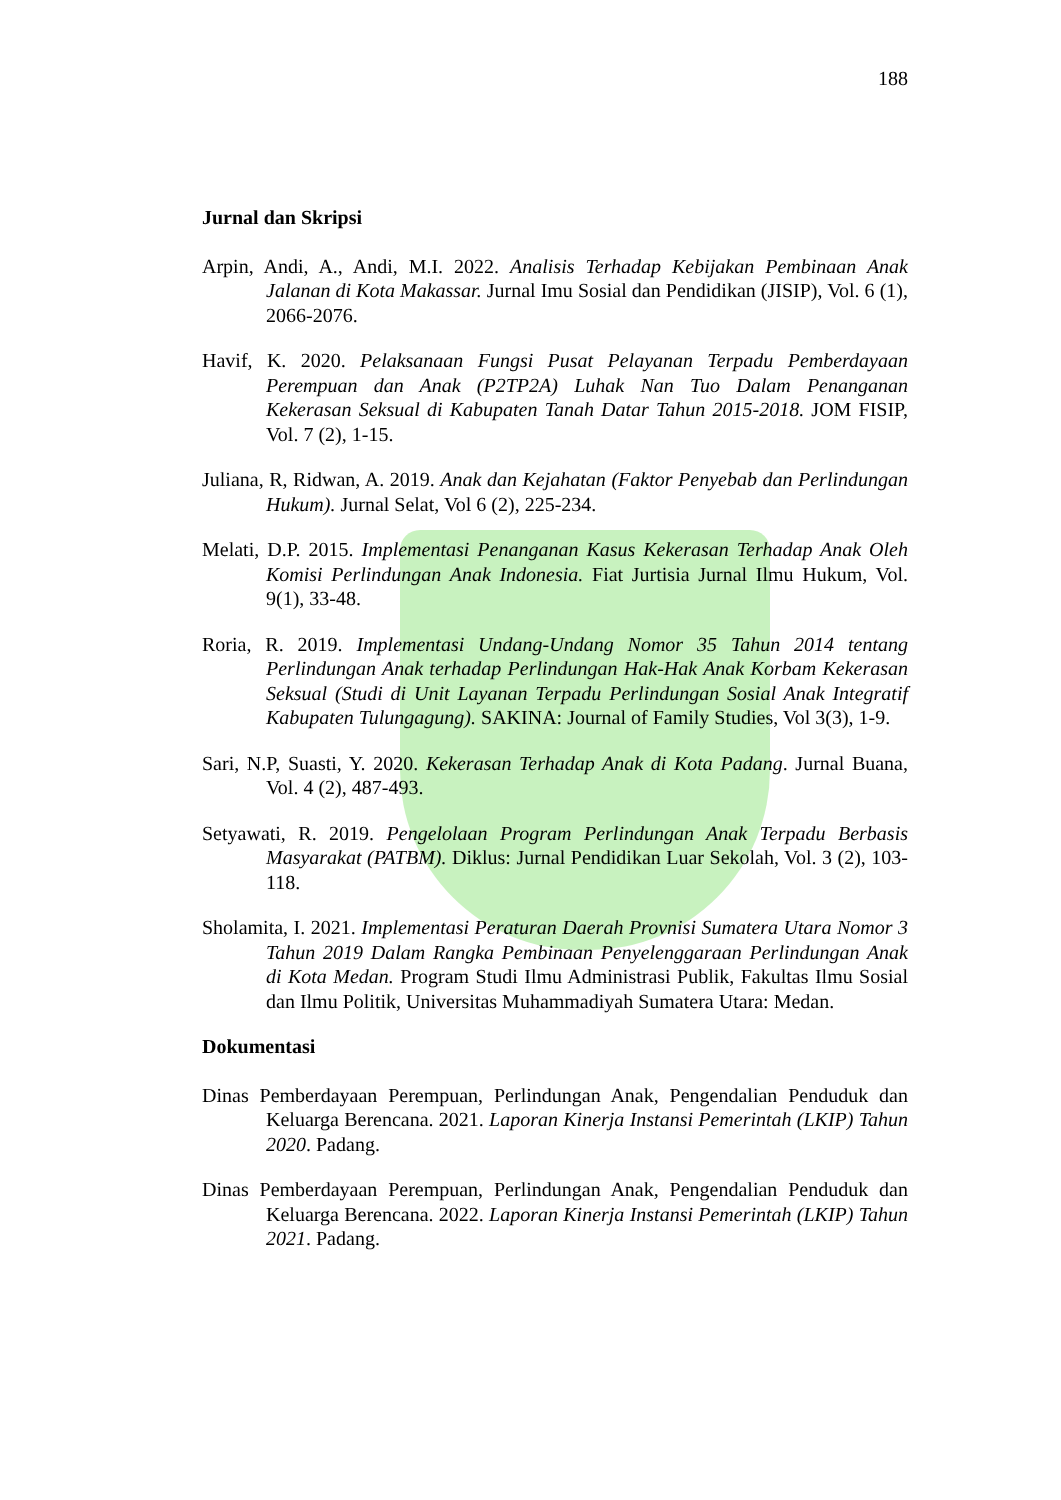188
Jurnal dan Skripsi
Arpin, Andi, A., Andi, M.I. 2022. Analisis Terhadap Kebijakan Pembinaan Anak Jalanan di Kota Makassar. Jurnal Imu Sosial dan Pendidikan (JISIP), Vol. 6 (1), 2066-2076.
Havif, K. 2020. Pelaksanaan Fungsi Pusat Pelayanan Terpadu Pemberdayaan Perempuan dan Anak (P2TP2A) Luhak Nan Tuo Dalam Penanganan Kekerasan Seksual di Kabupaten Tanah Datar Tahun 2015-2018. JOM FISIP, Vol. 7 (2), 1-15.
Juliana, R, Ridwan, A. 2019. Anak dan Kejahatan (Faktor Penyebab dan Perlindungan Hukum). Jurnal Selat, Vol 6 (2), 225-234.
Melati, D.P. 2015. Implementasi Penanganan Kasus Kekerasan Terhadap Anak Oleh Komisi Perlindungan Anak Indonesia. Fiat Jurtisia Jurnal Ilmu Hukum, Vol. 9(1), 33-48.
Roria, R. 2019. Implementasi Undang-Undang Nomor 35 Tahun 2014 tentang Perlindungan Anak terhadap Perlindungan Hak-Hak Anak Korbam Kekerasan Seksual (Studi di Unit Layanan Terpadu Perlindungan Sosial Anak Integratif Kabupaten Tulungagung). SAKINA: Journal of Family Studies, Vol 3(3), 1-9.
Sari, N.P, Suasti, Y. 2020. Kekerasan Terhadap Anak di Kota Padang. Jurnal Buana, Vol. 4 (2), 487-493.
Setyawati, R. 2019. Pengelolaan Program Perlindungan Anak Terpadu Berbasis Masyarakat (PATBM). Diklus: Jurnal Pendidikan Luar Sekolah, Vol. 3 (2), 103-118.
Sholamita, I. 2021. Implementasi Peraturan Daerah Provnisi Sumatera Utara Nomor 3 Tahun 2019 Dalam Rangka Pembinaan Penyelenggaraan Perlindungan Anak di Kota Medan. Program Studi Ilmu Administrasi Publik, Fakultas Ilmu Sosial dan Ilmu Politik, Universitas Muhammadiyah Sumatera Utara: Medan.
Dokumentasi
Dinas Pemberdayaan Perempuan, Perlindungan Anak, Pengendalian Penduduk dan Keluarga Berencana. 2021. Laporan Kinerja Instansi Pemerintah (LKIP) Tahun 2020. Padang.
Dinas Pemberdayaan Perempuan, Perlindungan Anak, Pengendalian Penduduk dan Keluarga Berencana. 2022. Laporan Kinerja Instansi Pemerintah (LKIP) Tahun 2021. Padang.